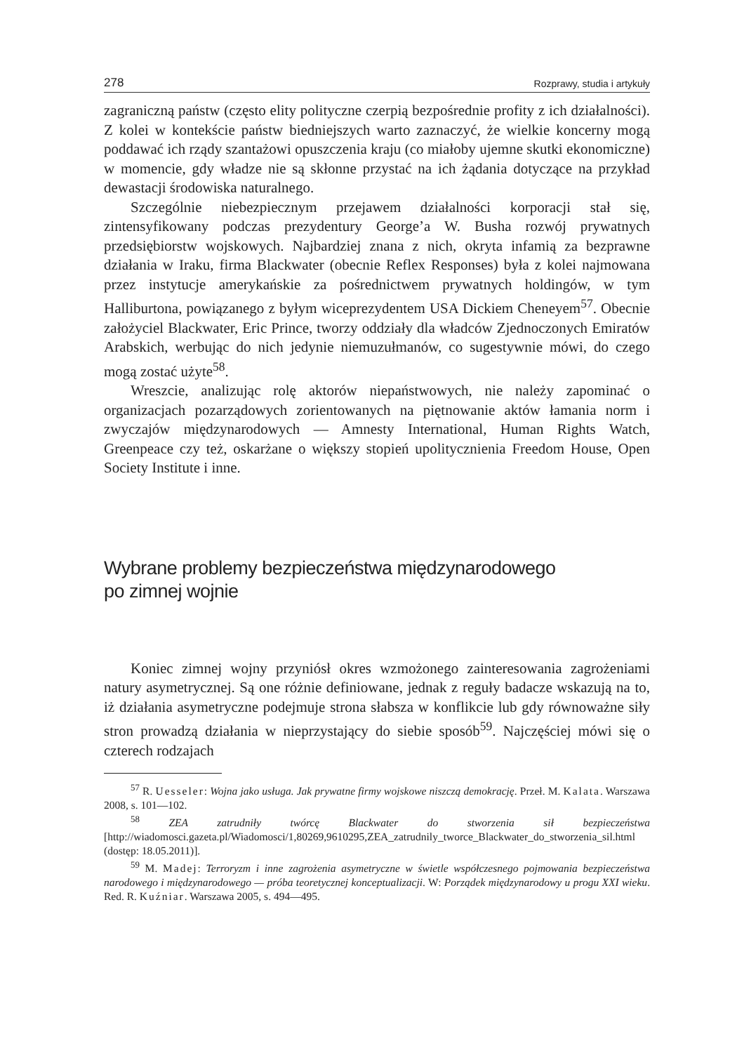278 Rozprawy, studia i artykuły
zagraniczną państw (często elity polityczne czerpią bezpośrednie profity z ich działalności). Z kolei w kontekście państw biedniejszych warto zaznaczyć, że wielkie koncerny mogą poddawać ich rządy szantażowi opuszczenia kraju (co miałoby ujemne skutki ekonomiczne) w momencie, gdy władze nie są skłonne przystać na ich żądania dotyczące na przykład dewastacji środowiska naturalnego.
Szczególnie niebezpiecznym przejawem działalności korporacji stał się, zintensyfikowany podczas prezydentury George’a W. Busha rozwój prywatnych przedsiębiorstw wojskowych. Najbardziej znana z nich, okryta infamią za bezprawne działania w Iraku, firma Blackwater (obecnie Reflex Responses) była z kolei najmowana przez instytucje amerykańskie za pośrednictwem prywatnych holdingów, w tym Halliburtona, powiązanego z byłym wiceprezydentem USA Dickiem Cheneyem<sup>57</sup>. Obecnie założyciel Blackwater, Eric Prince, tworzy oddziały dla władców Zjednoczonych Emiratów Arabskich, werbując do nich jedynie niemuzułmanów, co sugestywnie mówi, do czego mogą zostać użyte<sup>58</sup>.
Wreszcie, analizując rolę aktorów niepaństwowych, nie należy zapominać o organizacjach pozarządowych zorientowanych na piętnowanie aktów łamania norm i zwyczajów międzynarodowych — Amnesty International, Human Rights Watch, Greenpeace czy też, oskarżane o większy stopień upolitycznienia Freedom House, Open Society Institute i inne.
Wybrane problemy bezpieczeństwa międzynarodowego
po zimnej wojnie
Koniec zimnej wojny przyniósł okres wzmożonego zainteresowania zagrożeniami natury asymetrycznej. Są one różnie definiowane, jednak z reguły badacze wskazują na to, iż działania asymetryczne podejmuje strona słabsza w konflikcie lub gdy równoważne siły stron prowadzą działania w nieprzystający do siebie sposób<sup>59</sup>. Najczęściej mówi się o czterech rodzajach
<sup>57</sup> R. Uesseler: Wojna jako usługa. Jak prywatne firmy wojskowe niszczą demokrację. Przeł. M. Kalata. Warszawa 2008, s. 101—102.
<sup>58</sup> ZEA zatrudniły twórcę Blackwater do stworzenia sił bezpieczeństwa [http://wiadomosci.gazeta.pl/Wiadomosci/1,80269,9610295,ZEA_zatrudnily_tworce_Blackwater_do_stworzenia_sil.html (dostęp: 18.05.2011)].
<sup>59</sup> M. Madej: Terroryzm i inne zagrożenia asymetryczne w świetle współczesnego pojmowania bezpieczeństwa narodowego i międzynarodowego — próba teoretycznej konceptualizacji. W: Porządek międzynarodowy u progu XXI wieku. Red. R. Kuźniar. Warszawa 2005, s. 494—495.